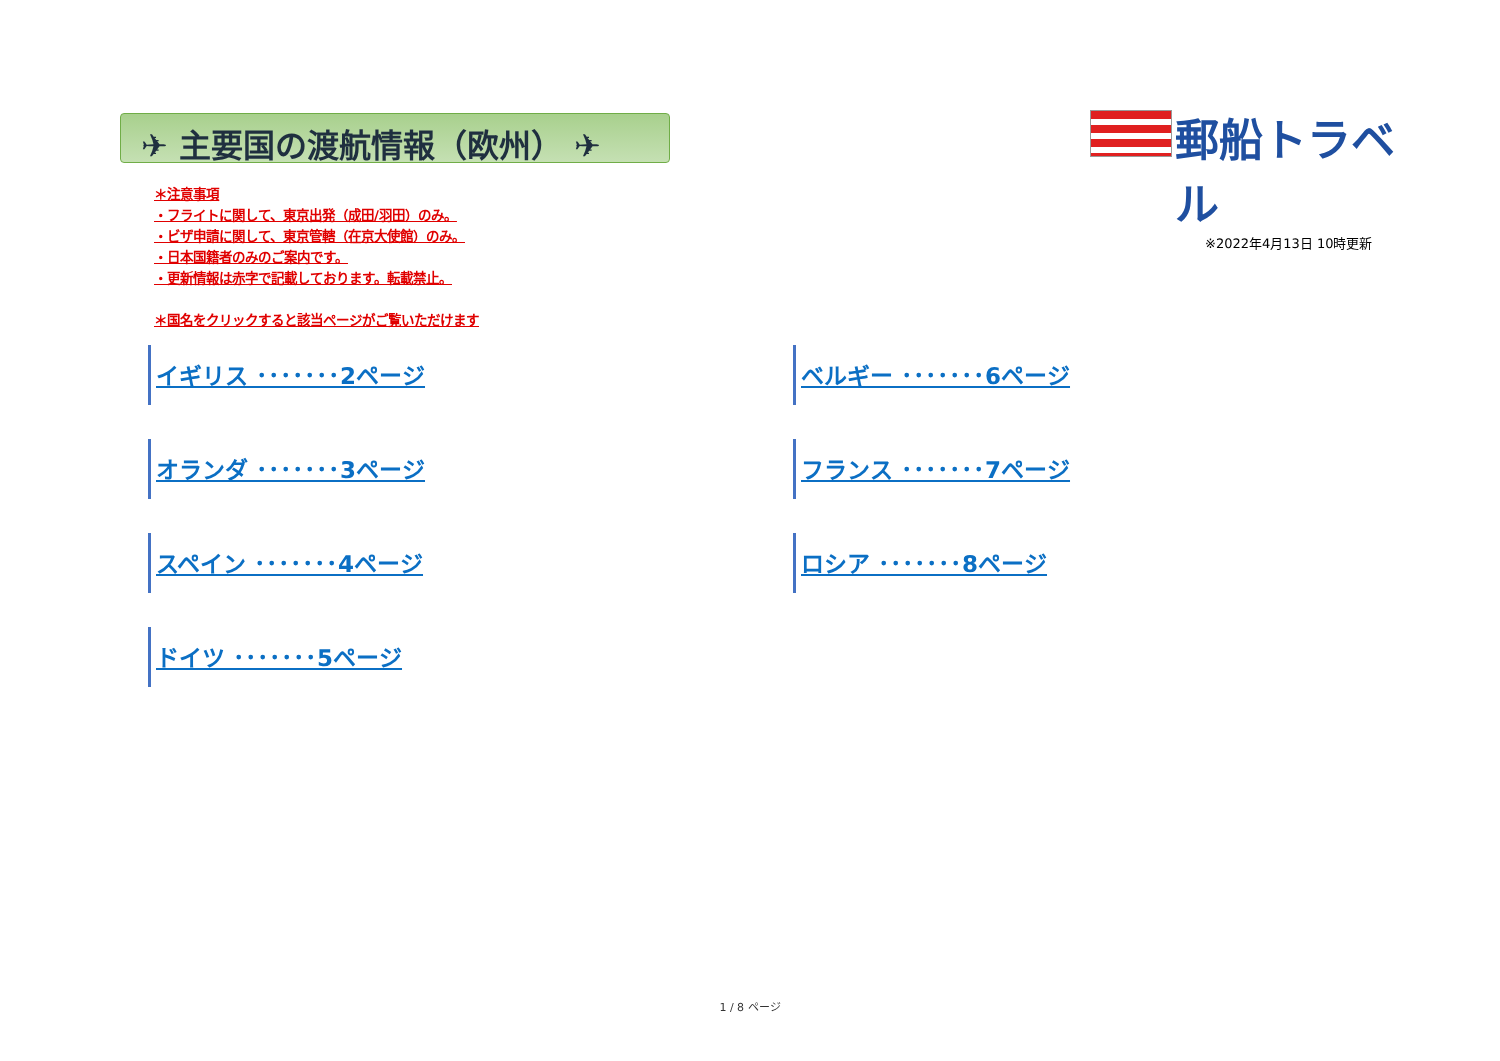✈ 主要国の渡航情報（欧州） ✈
郵船トラベル
※2022年4月13日 10時更新
＊注意事項
・フライトに関して、東京出発（成田/羽田）のみ。
・ビザ申請に関して、東京管轄（在京大使館）のみ。
・日本国籍者のみのご案内です。
・更新情報は赤字で記載しております。転載禁止。
＊国名をクリックすると該当ページがご覧いただけます
イギリス ･･･････2ページ ベルギー ･･･････6ページ オランダ ･･･････3ページ フランス ･･･････7ページ スペイン ･･･････4ページ ロシア ･･･････8ページ ドイツ ･･･････5ページ
1 / 8 ページ